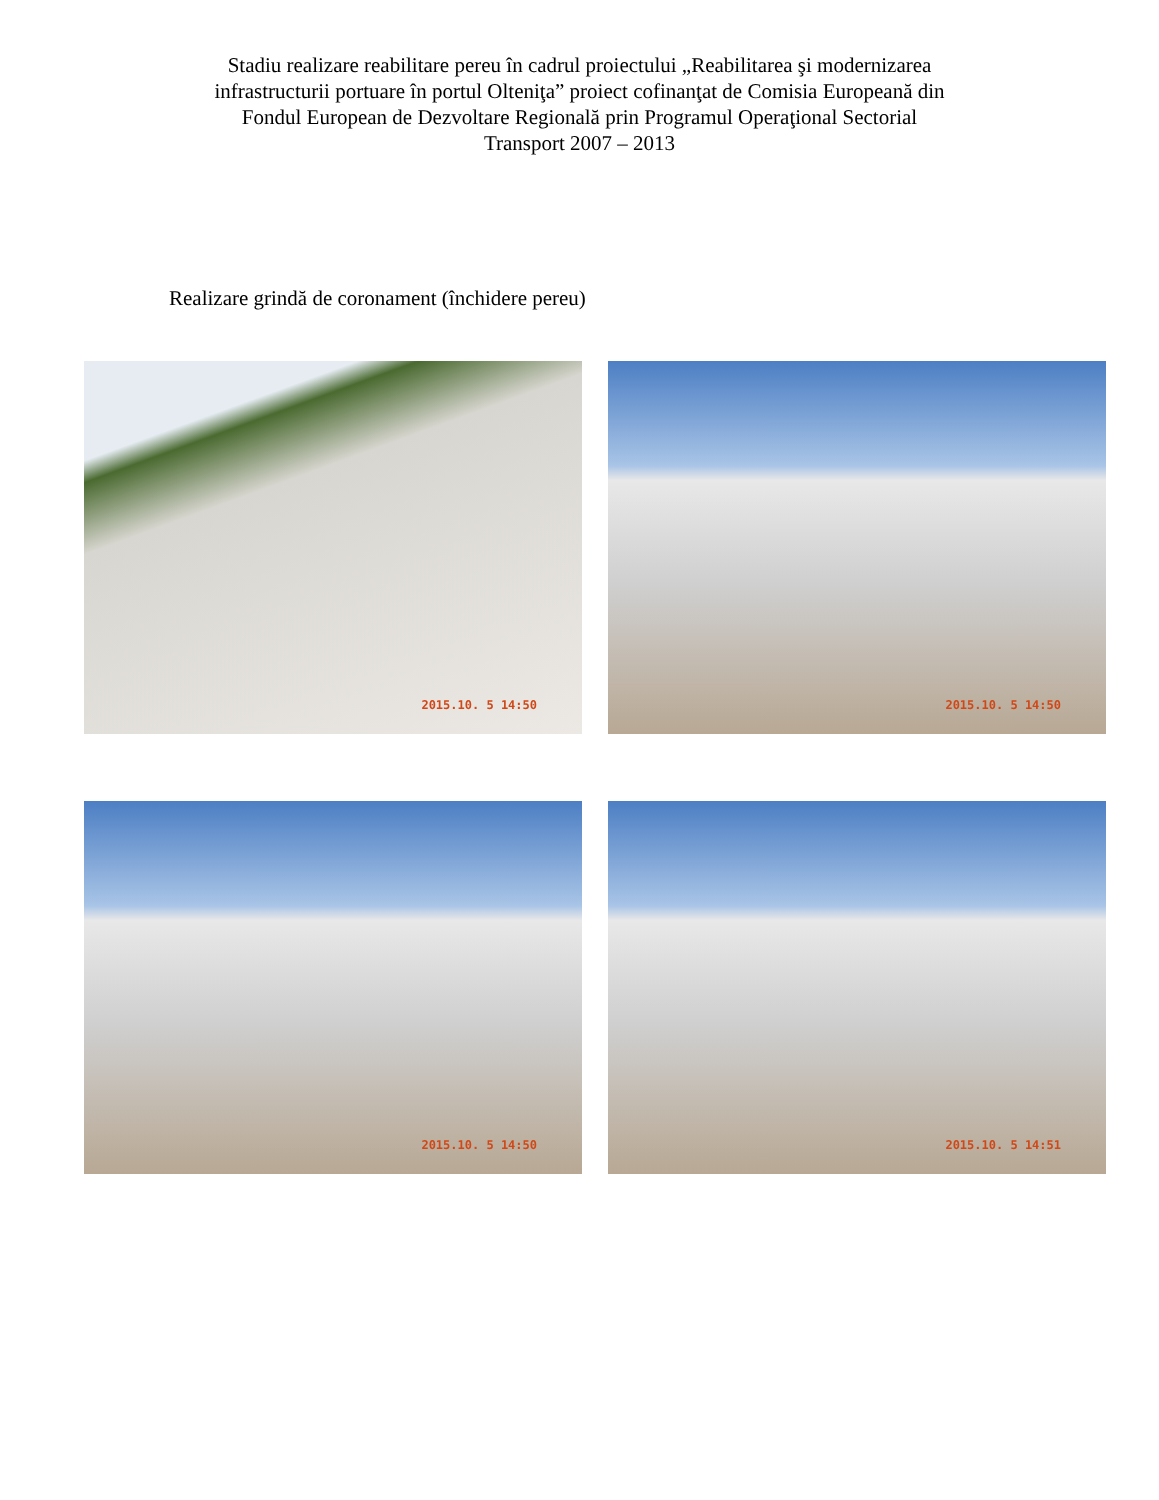Stadiu realizare reabilitare pereu în cadrul proiectului „Reabilitarea şi modernizarea
infrastructurii portuare în portul Olteniţa” proiect cofinanţat de Comisia Europeană din
Fondul European de Dezvoltare Regională prin Programul Operaţional Sectorial
Transport 2007 – 2013
Realizare grindă de coronament (închidere pereu)
2015.10. 5 14:50
2015.10. 5 14:50
2015.10. 5 14:50
2015.10. 5 14:51